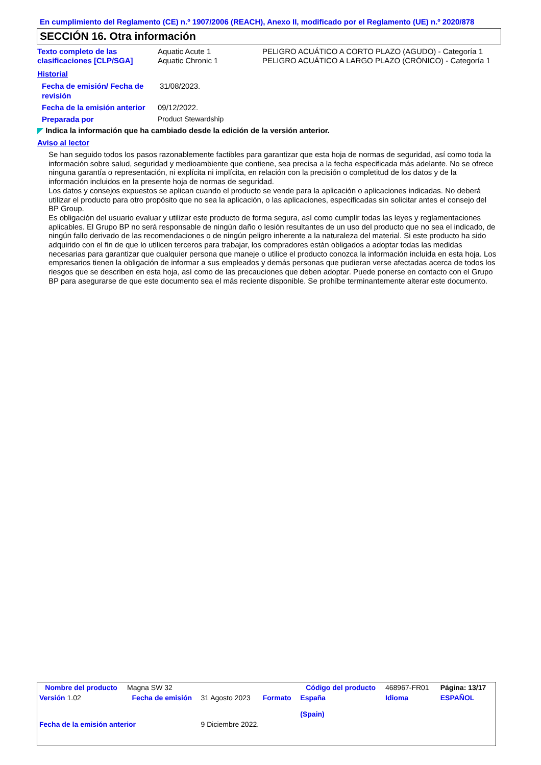En cumplimiento del Reglamento (CE) n.º 1907/2006 (REACH), Anexo II, modificado por el Reglamento (UE) n.º 2020/878
SECCIÓN 16. Otra información
| Texto completo de las clasificaciones [CLP/SGA] | Aquatic Acute 1 Aquatic Chronic 1 | PELIGRO ACUÁTICO A CORTO PLAZO (AGUDO) - Categoría 1 PELIGRO ACUÁTICO A LARGO PLAZO (CRÓNICO) - Categoría 1 |
Historial
| Fecha de emisión/ Fecha de revisión | 31/08/2023. |
| Fecha de la emisión anterior | 09/12/2022. |
| Preparada por | Product Stewardship |
◤ Indica la información que ha cambiado desde la edición de la versión anterior.
Aviso al lector
Se han seguido todos los pasos razonablemente factibles para garantizar que esta hoja de normas de seguridad, así como toda la información sobre salud, seguridad y medioambiente que contiene, sea precisa a la fecha especificada más adelante. No se ofrece ninguna garantía o representación, ni explícita ni implícita, en relación con la precisión o completitud de los datos y de la información incluidos en la presente hoja de normas de seguridad.
Los datos y consejos expuestos se aplican cuando el producto se vende para la aplicación o aplicaciones indicadas. No deberá utilizar el producto para otro propósito que no sea la aplicación, o las aplicaciones, especificadas sin solicitar antes el consejo del BP Group.
Es obligación del usuario evaluar y utilizar este producto de forma segura, así como cumplir todas las leyes y reglamentaciones aplicables. El Grupo BP no será responsable de ningún daño o lesión resultantes de un uso del producto que no sea el indicado, de ningún fallo derivado de las recomendaciones o de ningún peligro inherente a la naturaleza del material. Si este producto ha sido adquirido con el fin de que lo utilicen terceros para trabajar, los compradores están obligados a adoptar todas las medidas necesarias para garantizar que cualquier persona que maneje o utilice el producto conozca la información incluida en esta hoja. Los empresarios tienen la obligación de informar a sus empleados y demás personas que pudieran verse afectadas acerca de todos los riesgos que se describen en esta hoja, así como de las precauciones que deben adoptar. Puede ponerse en contacto con el Grupo BP para asegurarse de que este documento sea el más reciente disponible. Se prohíbe terminantemente alterar este documento.
| Nombre del producto | Magna SW 32 | | | Código del producto | 468967-FR01 | Página: 13/17 |
| Versión 1.02 | Fecha de emisión | 31 Agosto 2023 | Formato | España (Spain) | Idioma | ESPAÑOL |
| Fecha de la emisión anterior | | 9 Diciembre 2022. | | | | |